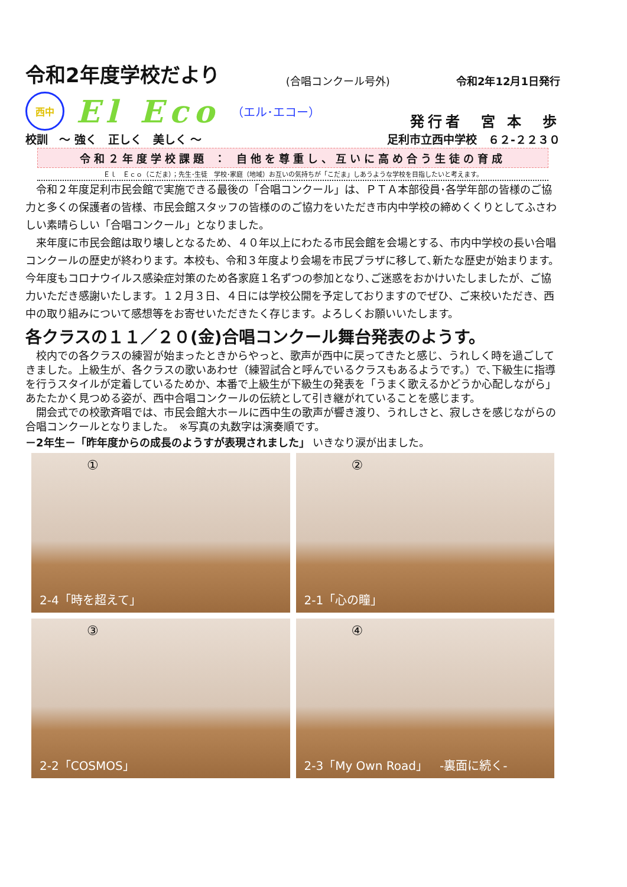令和2年度学校だより
(合唱コンクール号外) 令和2年12月1日発行
西中
El Eco （エル･エコー）
発行者　宮 本　歩
校訓　～ 強く　正しく　美しく ～ 足利市立西中学校　６２-２２３０
令和２年度学校課題 ： 自他を尊重し、互いに高め合う生徒の育成
Ｅｌ　Ｅｃｏ（こだま）；先生･生徒　学校･家庭（地域）お互いの気持ちが「こだま」しあうような学校を目指したいと考えます。
令和２年度足利市民会館で実施できる最後の「合唱コンクール」は、ＰＴＡ本部役員･各学年部の皆様のご協力と多くの保護者の皆様、市民会館スタッフの皆様ののご協力をいただき市内中学校の締めくくりとしてふさわしい素晴らしい「合唱コンクール」となりました。
来年度に市民会館は取り壊しとなるため、４０年以上にわたる市民会館を会場とする、市内中学校の長い合唱コンクールの歴史が終わります。本校も、令和３年度より会場を市民プラザに移して､新たな歴史が始まります。今年度もコロナウイルス感染症対策のため各家庭１名ずつの参加となり､ご迷惑をおかけいたしましたが、ご協力いただき感謝いたします。１２月３日、４日には学校公開を予定しておりますのでぜひ、ご来校いただき、西中の取り組みについて感想等をお寄せいただきたく存じます。よろしくお願いいたします。
各クラスの１１／２０(金)合唱コンクール舞台発表のようす。
校内での各クラスの練習が始まったときからやっと、歌声が西中に戻ってきたと感じ、うれしく時を過ごしてきました。上級生が、各クラスの歌いあわせ（練習試合と呼んでいるクラスもあるようです。）で､下級生に指導を行うスタイルが定着しているためか、本番で上級生が下級生の発表を「うまく歌えるかどうか心配しながら」あたたかく見つめる姿が、西中合唱コンクールの伝統として引き継がれていることを感じます。
開会式での校歌斉唱では、市民会館大ホールに西中生の歌声が響き渡り、うれしさと、寂しさを感じながらの合唱コンクールとなりました。　※写真の丸数字は演奏順です。
－2年生－「昨年度からの成長のようすが表現されました」 いきなり涙が出ました。
①
2-4「時を超えて」
②
2-1「心の瞳」
③
2-2「COSMOS」
④
2-3「My Own Road」　-裏面に続く-